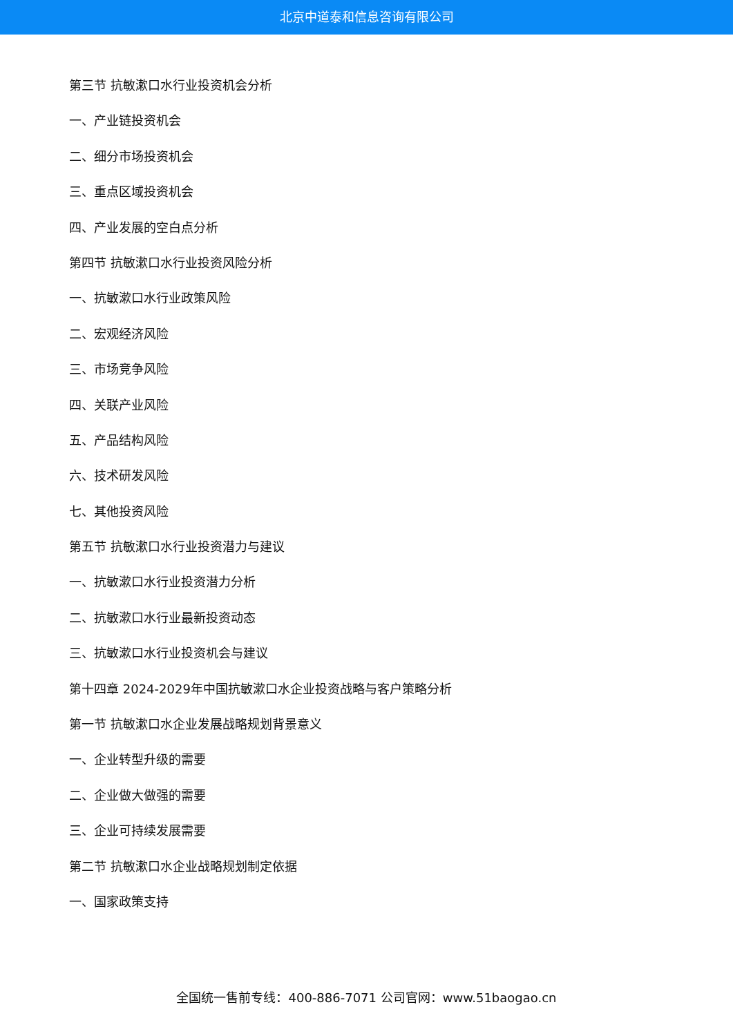北京中道泰和信息咨询有限公司
第三节 抗敏漱口水行业投资机会分析
一、产业链投资机会
二、细分市场投资机会
三、重点区域投资机会
四、产业发展的空白点分析
第四节 抗敏漱口水行业投资风险分析
一、抗敏漱口水行业政策风险
二、宏观经济风险
三、市场竞争风险
四、关联产业风险
五、产品结构风险
六、技术研发风险
七、其他投资风险
第五节 抗敏漱口水行业投资潜力与建议
一、抗敏漱口水行业投资潜力分析
二、抗敏漱口水行业最新投资动态
三、抗敏漱口水行业投资机会与建议
第十四章 2024-2029年中国抗敏漱口水企业投资战略与客户策略分析
第一节 抗敏漱口水企业发展战略规划背景意义
一、企业转型升级的需要
二、企业做大做强的需要
三、企业可持续发展需要
第二节 抗敏漱口水企业战略规划制定依据
一、国家政策支持
全国统一售前专线：400-886-7071 公司官网：www.51baogao.cn